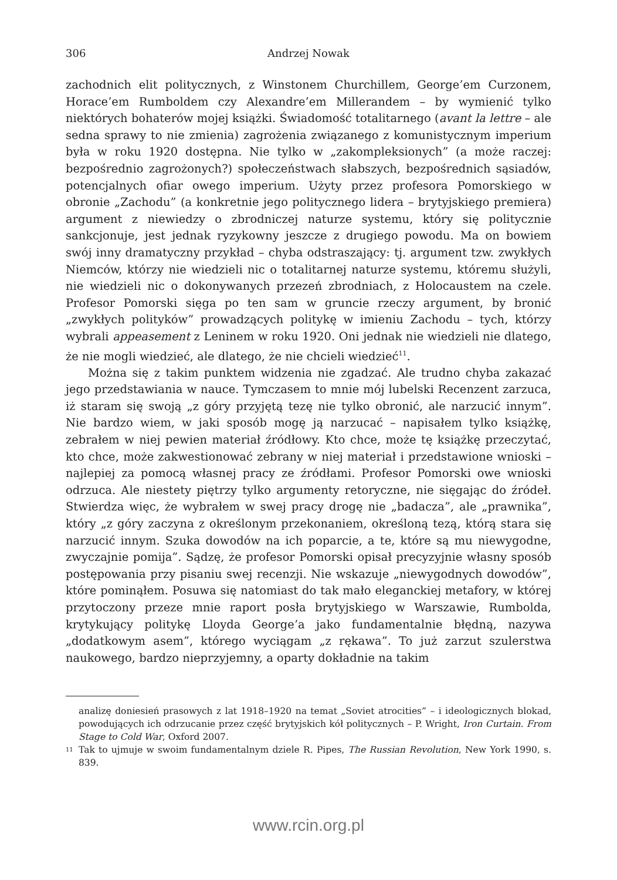306 Andrzej Nowak
zachodnich elit politycznych, z Winstonem Churchillem, George’em Curzonem, Horace’em Rumboldem czy Alexandre’em Millerandem – by wymienić tylko niektórych bohaterów mojej książki. Świadomość totalitarnego (avant la lettre – ale sedna sprawy to nie zmienia) zagrożenia związanego z komunistycznym imperium była w roku 1920 dostępna. Nie tylko w „zakompleksionych” (a może raczej: bezpośrednio zagrożonych?) społeczeństwach słabszych, bezpośrednich sąsiadów, potencjalnych ofiar owego imperium. Użyty przez profesora Pomorskiego w obronie „Zachodu” (a konkretnie jego politycznego lidera – brytyjskiego premiera) argument z niewiedzy o zbrodniczej naturze systemu, który się politycznie sankcjonuje, jest jednak ryzykowny jeszcze z drugiego powodu. Ma on bowiem swój inny dramatyczny przykład – chyba odstraszający: tj. argument tzw. zwykłych Niemców, którzy nie wiedzieli nic o totalitarnej naturze systemu, któremu służyli, nie wiedzieli nic o dokonywanych przezeń zbrodniach, z Holocaustem na czele. Profesor Pomorski sięga po ten sam w gruncie rzeczy argument, by bronić „zwykłych polityków” prowadzących politykę w imieniu Zachodu – tych, którzy wybrali appeasement z Leninem w roku 1920. Oni jednak nie wiedzieli nie dlatego, że nie mogli wiedzieć, ale dlatego, że nie chcieli wiedzieć<sup>11</sup>.
Można się z takim punktem widzenia nie zgadzać. Ale trudno chyba zakazać jego przedstawiania w nauce. Tymczasem to mnie mój lubelski Recenzent zarzuca, iż staram się swoją „z góry przyjętą tezę nie tylko obronić, ale narzucić innym”. Nie bardzo wiem, w jaki sposób mogę ją narzucać – napisałem tylko książkę, zebrałem w niej pewien materiał źródłowy. Kto chce, może tę książkę przeczytać, kto chce, może zakwestionować zebrany w niej materiał i przedstawione wnioski – najlepiej za pomocą własnej pracy ze źródłami. Profesor Pomorski owe wnioski odrzuca. Ale niestety piętrzy tylko argumenty retoryczne, nie sięgając do źródeł. Stwierdza więc, że wybrałem w swej pracy drogę nie „badacza”, ale „prawnika”, który „z góry zaczyna z określonym przekonaniem, określoną tezą, którą stara się narzucić innym. Szuka dowodów na ich poparcie, a te, które są mu niewygodne, zwyczajnie pomija”. Sądzę, że profesor Pomorski opisał precyzyjnie własny sposób postępowania przy pisaniu swej recenzji. Nie wskazuje „niewygodnych dowodów”, które pominąłem. Posuwa się natomiast do tak mało eleganckiej metafory, w której przytoczony przeze mnie raport posła brytyjskiego w Warszawie, Rumbolda, krytykujący politykę Lloyda George’a jako fundamentalnie błędną, nazywa „dodatkowym asem”, którego wyciągam „z rękawa”. To już zarzut szulerstwa naukowego, bardzo nieprzyjemny, a oparty dokładnie na takim
analizę doniesień prasowych z lat 1918–1920 na temat „Soviet atrocities” – i ideologicznych blokad, powodujących ich odrzucanie przez część brytyjskich kół politycznych – P. Wright, Iron Curtain. From Stage to Cold War, Oxford 2007.
<sup>11</sup> Tak to ujmuje w swoim fundamentalnym dziele R. Pipes, The Russian Revolution, New York 1990, s. 839.
www.rcin.org.pl